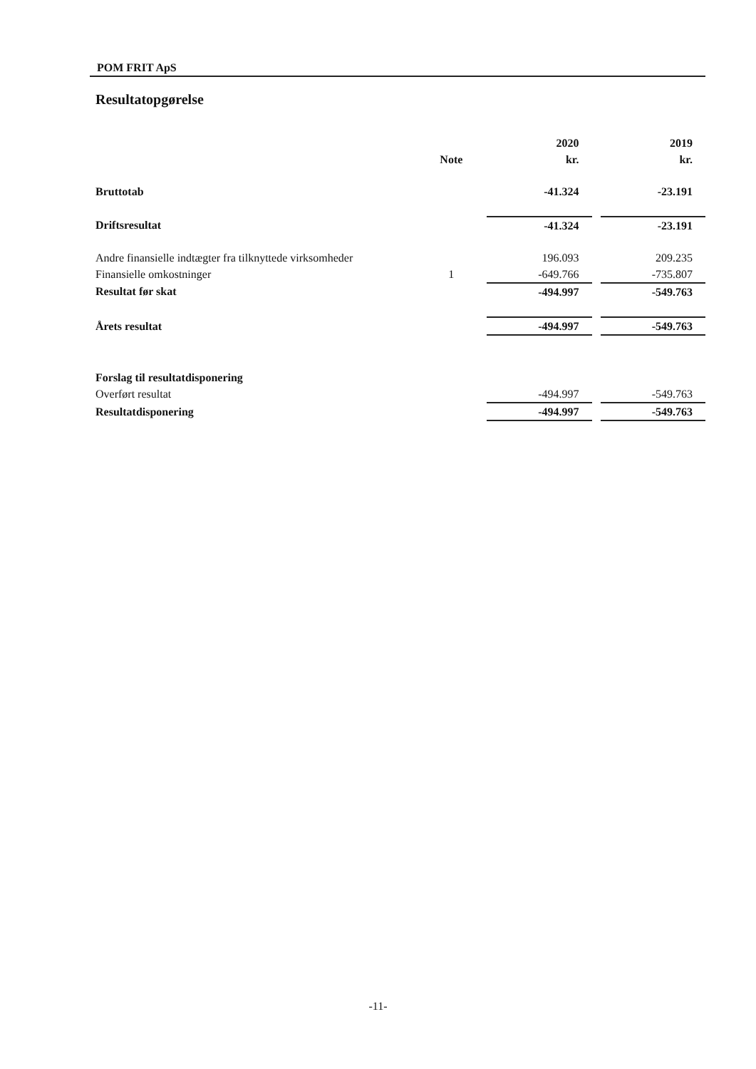POM FRIT ApS
Resultatopgørelse
| | | 2020 | | 2019 |
| --- | --- | --- | --- | --- |
| | Note | kr. | | kr. |
| Bruttotab | | -41.324 | | -23.191 |
| Driftsresultat | | -41.324 | | -23.191 |
| Andre finansielle indtægter fra tilknyttede virksomheder | | 196.093 | | 209.235 |
| Finansielle omkostninger | 1 | -649.766 | | -735.807 |
| Resultat før skat | | -494.997 | | -549.763 |
| Årets resultat | | -494.997 | | -549.763 |
| Forslag til resultatdisponering | | | | |
| Overført resultat | | -494.997 | | -549.763 |
| Resultatdisponering | | -494.997 | | -549.763 |
-11-